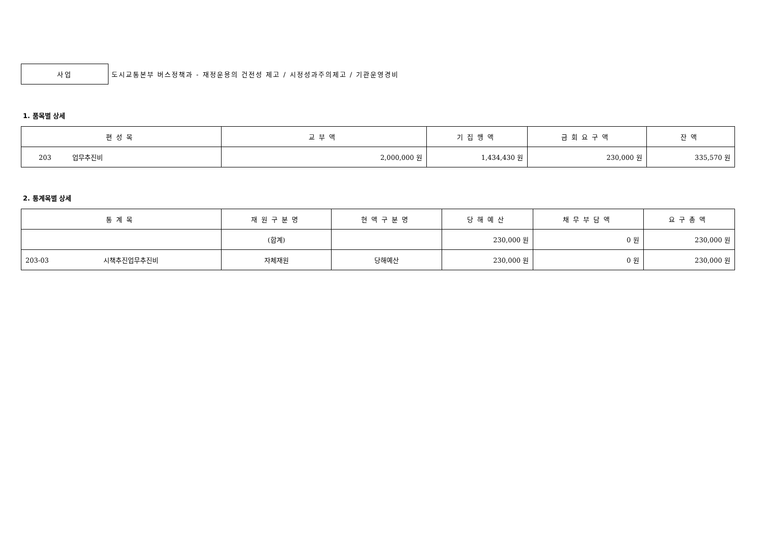사업
도시교통본부 버스정책과 - 재정운용의 건전성 제고 / 시정성과주의제고 / 기관운영경비
1. 품목별 상세
| 편성목 | 교부액 | 기집행액 | 금회요구액 | 잔액 |
| --- | --- | --- | --- | --- |
| 203 업무추진비 | 2,000,000 원 | 1,434,430 원 | 230,000 원 | 335,570 원 |
2. 통계목별 상세
| 통계목 | 재원구분명 | 현액구분명 | 당해예산 | 채무부담액 | 요구총액 |
| --- | --- | --- | --- | --- | --- |
| | (합계) | | 230,000 원 | 0 원 | 230,000 원 |
| 203-03 시책추진업무추진비 | 자체재원 | 당해예산 | 230,000 원 | 0 원 | 230,000 원 |